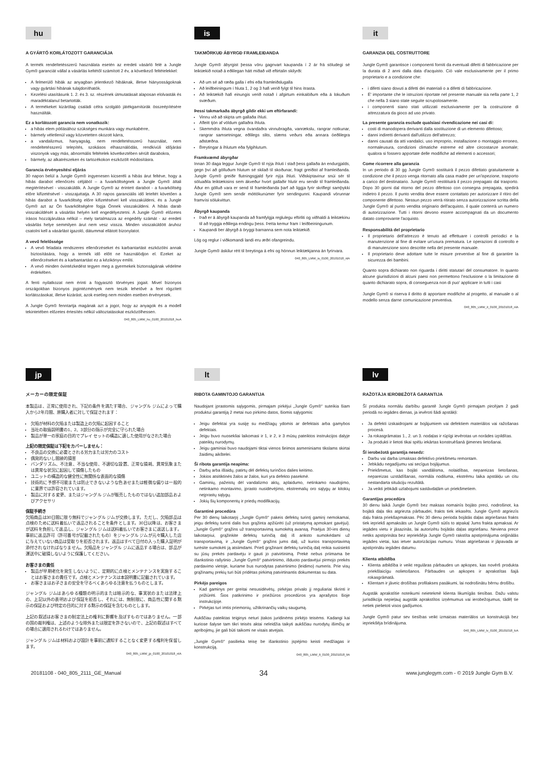hu
A GYÁRTÓ KORLÁTOZOTT GARANCIÁJA
A termék rendeltetésszerű használata esetén az eredeti vásárló felé a Jungle Gym® garanciát vállal a vásárlás keltétől számított 2 év, a következő feltételekkel:
A felmerülő hibák az anyagban jelentkező hibáknak, illetve hiányosságoknak vagy gyártási hibának tulajdoníthatók.
Kezelési utasításunk 1. 2. és 3. sz. részének útmutatásait alaposan elolvasták és maradéktalanul betartották.
A termékeket kizárólag családi célra szolgáló játékgarnitúrák összeépítésére használták.
Ez a korlátozott garancia nem vonatkozik:
a hibás elem pótlásához szükséges munkára vagy munkabérre,
bármely véletlenül vagy közvetetten okozott kárra,
a vandalizmus, hanyagság, nem rendeltetésszerű használat, nem rendeltetésszerű telepítés, szokásos elhasználódás, rendkívüli időjárási viszonyok vagy más, abnormális feltételek következtében sérült darabokra,
bármely, az alkatrészeken és tartozékokon eszközölt módosításra.
Garancia érvényesítési eljárás
30 napon belül a Jungle Gym® ingyenesen kicseréli a hibás árut feltéve, hogy a hibás darabot ellenőrzés céljából – a fuvarköltségnek a Jungle Gym® általi megtérítésével - visszaküldik. A Jungle Gym® az érintett darabot - a fuvarköltség előre kifizetésével - visszajuttatja. A 30 napos garanciális idő leteltét követően a hibás darabot a fuvarköltség előre kifizetésével kell visszaküldeni, és a Jungle Gym® azt az Ön fuvarköltségére fogja Önnek visszaküldeni. A hibás darab visszaküldését a vásárlás helyén kell engedélyeztetni. A Jungle Gym® előzetes írásos hozzájárulása nélkül – mely tartalmazza az engedély számát - az eredeti vásárlás helye semmilyen árut nem vesz vissza. Minden visszaküldött áruhoz csatolni kell a vásárlást igazoló, dátummal ellátott bizonylatot.
A vevő felelőssége
A vevő feladata rendszeres ellenőrzéseket és karbantartást eszközölni annak biztosítására, hogy a termék idő előtt ne használódjon el. Ezeket az ellenőrzéseket és a karbantartást ez a kézikönyv említi.
A vevő minden óvintézkedést tegyen meg a gyermekek biztonságának védelme érdekében.
A fenti nyilatkozat nem érinti a fogyasztó törvényes jogait. Mivel bizonyos országokban bizonyos jogintézmények nem teszik lehetővé a fent rögzített korlátozásokat, illetve kizárást, azok esetleg nem minden esetben érvényesek.
A Jungle Gym® fenntartja magának azt a jogot, hogy az anyagok és a modell tekintetében előzetes értesítés nélkül változtatásokat eszközölhessen.
040_805_LMW_hu_0100_20101018_huA
is
TAKMÖRKUÐ ÁBYRGÐ FRAMLEIÐANDA
Jungle Gym® ábyrgist þessa vöru gagnvart kaupanda í 2 ár frá söludegi sé leiktækið notað á eðlilegan hátt miðað við eftirtalin skilyrði:
Að um sé að ræða galla í efni eða framleiðslugalla
Að leiðbeiningum í hluta 1, 2 og 3 hafi verið fylgt til hins ítrasta.
Að leiktækið hafi einungis verið notað í afgirtum einkalóðum eða á lokuðum svæðum.
Þessi takmarkaða ábyrgð gildir ekki um eftirfarandi:
Vinnu við að skipta um gallaða íhluti.
Afleitt tjón af völdum gallaðra íhluta.
Skemmdra íhluta vegna óvandaðra vinnubragða, vanrækslu, rangrar notkunar, rangrar samsetningar, eðlilegs slits, slæms veðurs eða annara óeðlilegra aðstæðna.
Breytingar á íhlutum eða fylgihlutum.
Framkvæmd ábyrgðar
Innan 30 daga leggur Jungle Gym® til nýja íhluti í stað þess gallaða án endurgjalds, gegn því að gölluðum hlutum sé skilað til skoðunar, fragt greiðist af framleiðanda. Jungle Gym® greiðir flutningsgjald fyrir nýja íhluti. Viðskiptavinur snúi sér til söluaðila leiktækisins sem ákveður hvort gallaðir hlutir eru sendir til framleiðanda. Áður en gölluð vara er send til framleiðanda þarf að liggja fyrir skriflegt samþykki Jungle Gym® sem sendir móttökunúmer fyrir sendingunni. Kaupandi vörunnar framvísi sölukvittun.
Ábyrgð kaupanda
Það er á ábyrgð kaupanda að framfylgja reglulegu eftirliti og viðhaldi á leiktækinu til að tryggja eðlilega endingu þess. Þetta kemur fram í leiðbeiningunum.
Kaupandi ber ábyrgð á öryggi barnanna sem nota leiktækið.
Lög og reglur í viðkomandi landi eru æðri ofangreindu.
Jungle Gym® áskilur rétt til breytinga á efni og hönnun leiktækjanna án fyrirvara.
040_805_LMW_is_0100_20101018_nlA
it
GARANZIA DEL COSTRUTTORE
Jungle Gym® garantisce i componenti forniti da eventuali difetti di fabbricazione per la durata di 2 anni dalla data d'acquisto. Ciò vale esclusivamente per il primo proprietario e a condizione che:
i difetti siano dovuti a difetti dei materiali o a difetti di fabbricazione.
E' importante che le istruzioni riportate nel presente manuale sia nella parte 1, 2 che nella 3 siano state seguite scrupolosamente.
i componenti siano stati utilizzati esclusivamente per la costruzione di attrezzatura da gioco ad uso privato.
La presente garanzia esclude qualsiasi rivendicazione nei casi di:
costi di manodopera derivanti dalla sostituzione di un elemento difettoso;
danni indiretti derivanti dall'utilizzo dell'attrezzo;
danni causati da atti vandalici, uso improprio, installazione o montaggio erroneo, normaleusura, condizioni climatiche estreme ed altre circostanze anomale; qualora si fossero apportate delle modifiche ad elementi o accessori;
Come ricorrere alla garanzia
In un periodo di 30 gg Jungle Gym® sostituirà il pezzo difettato gratuitamente a condizione che il pezzo venga ritornato alla casa madre per un'ispezione, trasporto a carico del destinatario. Jungle Gym® restitituirà il pezzo prepagato dal trasporto. Dopo 30 giorni dal ritorno del pezzo difettoso con consegna prepagata, spedirà indietro il pezzo. Il punto vendita deve essere contattato per autorizzare il ritiro del componente difettoso. Nessun pezzo verrà ritirato senza autorizzazione scritta della Jungle Gym® al punto vendita originario dell'acquisto, il quale conterrà un numero di autorizzazione. Tutti i ritorni devono essere accompagnati da un documento datato comprovante l'acquisto.
Responsabilità del proprietario
Il proprietario dell'attrezzo è tenuto ad effettuare i controlli periodici e la manutenzione al fine di evitare un'usura prematura. Le operazioni di controllo e di manutenzione sono descritte nella del presente manuale.
Il proprietario deve adottare tutte le misure preventive al fine di garantire la sicurezza dei bambini.
Quanto sopra dichiarato non riguarda i diritti statutari del consumatore. In quanto alcune giurisdizioni di alcuni paesi non permettono l'esclusione o la limitazione di quanto dichiarato sopra, di conseguenza non di puo' applicare in tutti i casi
Jungle Gym® si riserva il diritto di apportare modifiche al progetto, al manuale o al modello senza darne comunicazione preventiva.
040_805_LMW_it_0100_20101018_nlA
jp
メーカーの限定保証
本製品は、正常に使用され、下記の条件を満たす場合、ジャングル ジムによって購入から2年月間、原購入者に対して保証されます：
欠陥が材料の欠陥または製造上の欠陥に起因すること
当社の取扱説明書の1、2、3部分の指示が完全に守られた場合
製品が単一の家庭の目的でプレイ セットの構造に適した使用がなされた場合
上記の限定保証は下記をカバーしません：
不良品の交換に必要とされる労力または労力のコスト
偶発的ないし間接的損害
バンダリズム、不注意、不当な使用、不適切な設置、正常な損耗、異常気象または異常な状況に起因して損傷したもの
ユニットの構造的な健全性に無関係な表面的な損傷
技術的に予想不可能または防止できないような色あせまたは軽微な偏りは一般的に業界では許容されています。
製品に対する変更、またはジャングル ジムが販売したものではない追加部品およびアクセサリ
保証手続き
欠陥商品は30日間に限り無料でジャングル ジムが交換します。ただし、欠陥部品は点検のために送料着払いで返品されることを条件とします。30日以降は、お客さまが送料を負担して返品し、ジャングル ジムは送料着払いでお客さまに返送します。事前に返品許可（許可番号が記載されたもの）をジャングル ジムが元々購入した店に与えていない商品は受取りを拒否されます。返品はすべて日付の入った購入証明が添付されなければなりません。欠陥品をジャングル ジムに返品する場合は、部品が運送中に破損しないように保護してください。
お客さまの責任
製品が早期老化を発生しないように、定期的に点検とメンテナンスを実施することはお客さまの責任です。点検とメンテナンスは本説明書に記載されています。
お客さまはお子さまの安全を守るべくあらゆる注意を払うものとします。
ジャングル ジムはあらゆる種類の明示的または暗示的な、事実状のまたは法律上の、上記以外の表明および保証を拒否し、それには、無制限に、商品性に関する黙示の保証および特定の目的に対する黙示の保証を含むものとします。
上記の叙述はお客さまの制定法上の権利に影響を及ぼすものではありません。一部の国の裁判権は、上述のような除外または限定を許さないので、上記の叙述はすべての場合に適用されるわけではありません。
ジャングル ジムは材料および設計を事前に通知することなく変更する権利を保留します。
040_805_LMW_jp_0100_20101018_nlA
lt
RIBOTA GAMINTOJO GARANTIJA
Naudojant įprastomis sąlygomis, pirmajam pirkėjui „Jungle Gym®“ suteikia šiam produktui garantiją 2 metai nuo pirkimo datos, šiomis sąlygomis:
Jeigu defektai yra susiję su medžiagų ydomis ar defektais arba gamybos defektais.
Jeigu buvo nuosekliai laikomasi ir 1, ir 2, ir 3 mūsų pateiktos instrukcijos dalyje pateiktų nurodymų.
Jeigu gaminiai buvo naudojami tiktai vienos šeimos asmeniniams tikslams skirtai žaidimų aikštelei.
Ši ribota garantija neapima:
Darbų arba išlaidų, patirtų dėl defektų turinčios dalies keitimo.
Jokios atsitiktinės žalos ar žalos, kuri yra defekto pasekmė.
Gaminių, pažeistų dėl vandalizmo aktų, aplaidumo, netinkamo naudojimo, netinkamo montavimo, įprasto nusidėvėjimo, ekstremalių oro sąlygų ar kitokių neįprastų sąlygų.
Jokių šių komponentų ir priedų modifikacijų.
Garantinė procedūra
Per 30 dienų laikotarpį „Jungle Gym®“ pakeis defektų turintį gaminį nemokamai, jeigu defektų turinti dalis bus grąžinta apžiūrėti (už pristatymą apmokant gavėjui). „Jungle Gym®“ grąžins už transportavimą sumokėtą avansą. Praėjus 30-ies dienų laikotarpiui, grąžinkite defektų turinčią dalį iš anksto sumokėdami už transportavimą, ir „Jungle Gym®“ grąžins jums dalį, už kurios transportavimą turėsite sumokėti ją atsiimdami. Prieš grąžinant defektų turinčią dalį reikia susisiekti su jūsų prekės pardavėju ir gauti jo patvirtinimą. Prekė nebus priimama be išankstinio rašytinio „Jungle Gym®“ patvirtinimo, išduoto pardavėjui pirmojo prekės pardavimo vietoje, kuriame bus nurodytas patvirtinimo (leidimo) numeris. Prie visų grąžinamų prekių turi būti pridėtas pirkimą patvirtinantis dokumentas su data.
Pirkėjo pareigos
Kad gaminys per greitai nesusidėvėtų, pirkėjas privalo jį reguliariai tikrinti ir prižiūrėti. Šios patikrinimo ir priežiūros procedūros yra aprašytos šioje instrukcijoje.
Pirkėjas turi imtis priemonių, užtikrinančių vaikų saugumą.
Aukščiau pateiktas teiginys neturi įtakos juridinėms pirkėjo teisėms. Kadangi kai kuriose šalyse tam tikri teisės aktai neleidžia taikyti aukščiau nurodytų išimčių ar apribojimų, jie gali būti taikomi ne visais atvejais.
„Jungle Gym®“ pasilieka teisę be išankstinio įspėjimo keisti medžiagas ir konstrukciją.
040_805_LMW_lt_0100_20101018_ltA
lv
RAŽOTĀJA IEROBEŽOTĀ GARANTIJA
Šī produkta normālu darbību garantē Jungle Gym® pirmajam pircējam 2 gadi periodā no iegādes dienas, ja ievēroti šādi apstākļi:
Ja defekti izskaidrojami ar bojājumiem vai defektiem materiālos vai ražošanas procesā.
Ja rokasgrāmatas 1., 2. un 3. nodaļas ir rūpīgi ievērotas un norādes izpildītas.
Ja produkti ir lietoti tikai spēļu iekārtas konstruēšanā ģimenes lietošanai.
Šī ierobežotā garantija nesedz:
Darbu vai darba izmaksas defektīvo priekšmetu remontam.
Jebkādu negadījumu vai secīgus bojājumus.
Priekšmetus, kas bojāti vandālisma, nolaidības, nepareizas lietošanas, nepareizas uzstādīšanas, normāla nodiluma, ekstrēmu laika apstākļu un citu nestandarta situāciju rezultātā.
Ja veikti jebkādi uzlabojumi sastāvdaļām un priekšmetiem.
Garantijas procedūra
30 dienu laikā Jungle Gym® bez maksas nomainīs bojāto preci, nodrošinot, ka bojātā daļa tiks atgriezta pārbaudei, frakts tiek iekasēts. Jungle Gym® atgriezīs daļu frakta priekšapmaksas. Pēc 30 dienu perioda bojātās daļas atgriešanas frakts tiek iepriekš apmaksāts un Jungle Gym® sūtīs to atpakaļ Jums frakta apmaksai. Ar iegādes vietu ir jāsazinās, lai autorizētu bojātās daļas atgriešanu. Neviena prece netiks apstiprināta bez iepriekšēja Jungle Gym® rakstīta apstiprinājuma oriģinālās iegādes vietai, kas ietver autorizācijas numuru. Visas atgriešanas ir jāpavada ar apstiprinātu iegādes datumu.
Klienta atbildība
Klienta atbildība ir veikt regulāras pārbaudes un apkopes, kas novērš produkta priekšlaicīgu nolietošanos. Pārbaudes un apkopes ir aprakstītas šajā rokasgrāmatā.
Klientam ir jāveic drošības profilakses pasākumi, lai nodrošinātu bērnu drošību.
Augstāk aprakstītie noteikumi neietekmē klienta likumīgās tiesības. Dažu valstu jurisdikcija nepieļauj augstāk aprakstītos izņēmumus vai ierobežojumus, tādēļ tie netiek pielietoti visos gadījumos.
Jungle Gym® patur sev tiesības veikt izmaiņas materiālos un konstrukcijā bez iepriekšēja brīdinājuma.
040_805_LMW_lv_0100_20101018_lvA
20181108 - 040_805_2111_GE_Manual 34 www.junglegym.com - © 2019 Jungle Gym B.V.